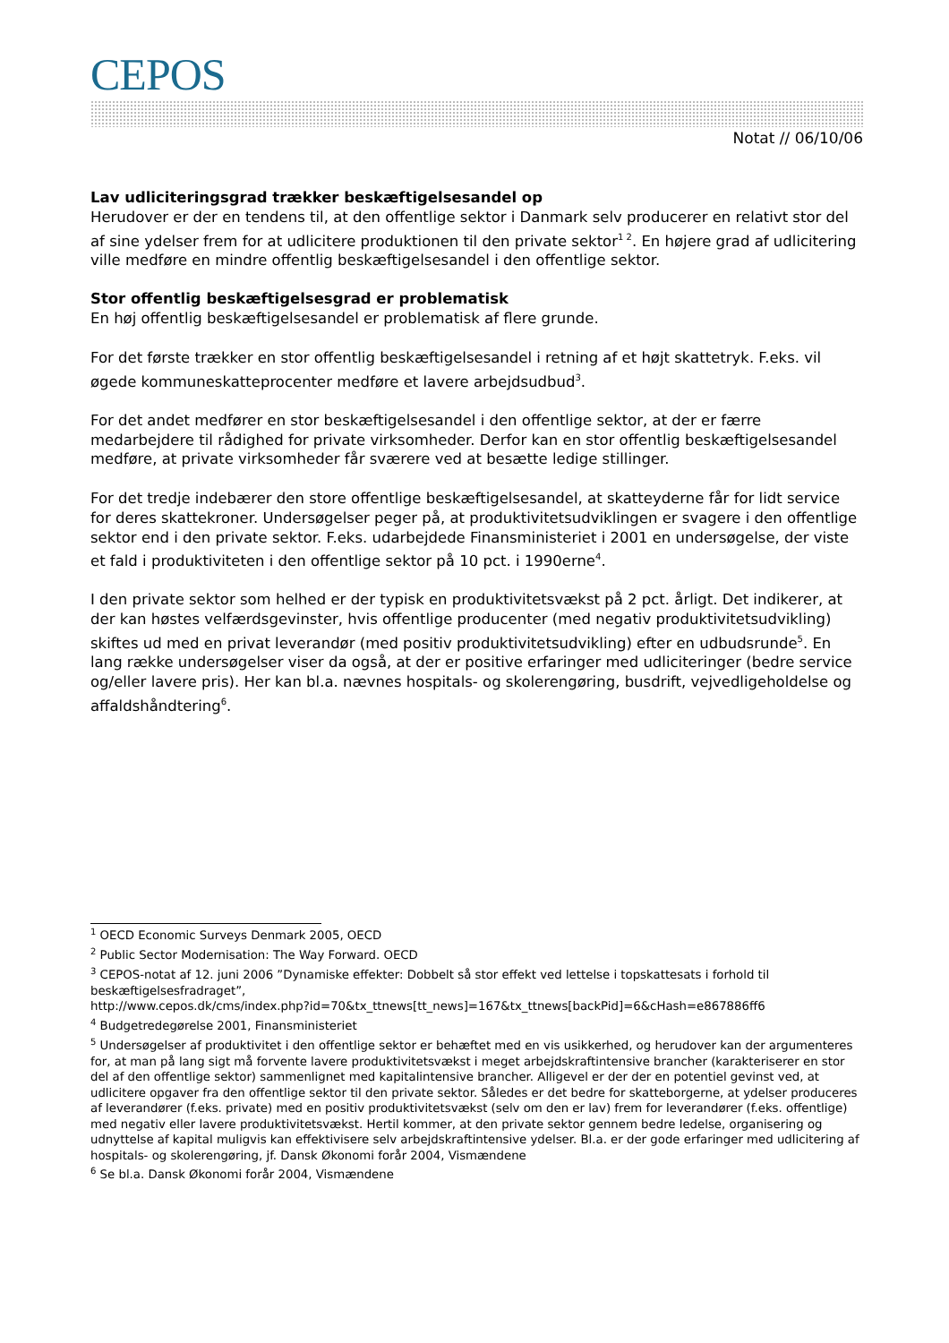CEPOS
Notat // 06/10/06
Lav udliciteringsgrad trækker beskæftigelsesandel op
Herudover er der en tendens til, at den offentlige sektor i Danmark selv producerer en relativt stor del af sine ydelser frem for at udlicitere produktionen til den private sektor<sup>1 2</sup>. En højere grad af udlicitering ville medføre en mindre offentlig beskæftigelsesandel i den offentlige sektor.
Stor offentlig beskæftigelsesgrad er problematisk
En høj offentlig beskæftigelsesandel er problematisk af flere grunde.
For det første trækker en stor offentlig beskæftigelsesandel i retning af et højt skattetryk. F.eks. vil øgede kommuneskatteprocenter medføre et lavere arbejdsudbud<sup>3</sup>.
For det andet medfører en stor beskæftigelsesandel i den offentlige sektor, at der er færre medarbejdere til rådighed for private virksomheder. Derfor kan en stor offentlig beskæftigelsesandel medføre, at private virksomheder får sværere ved at besætte ledige stillinger.
For det tredje indebærer den store offentlige beskæftigelsesandel, at skatteyderne får for lidt service for deres skattekroner. Undersøgelser peger på, at produktivitetsudviklingen er svagere i den offentlige sektor end i den private sektor. F.eks. udarbejdede Finansministeriet i 2001 en undersøgelse, der viste et fald i produktiviteten i den offentlige sektor på 10 pct. i 1990erne<sup>4</sup>.
I den private sektor som helhed er der typisk en produktivitetsvækst på 2 pct. årligt. Det indikerer, at der kan høstes velfærdsgevinster, hvis offentlige producenter (med negativ produktivitetsudvikling) skiftes ud med en privat leverandør (med positiv produktivitetsudvikling) efter en udbudsrunde<sup>5</sup>. En lang række undersøgelser viser da også, at der er positive erfaringer med udliciteringer (bedre service og/eller lavere pris). Her kan bl.a. nævnes hospitals- og skolerengøring, busdrift, vejvedligeholdelse og affaldshåndtering<sup>6</sup>.
<sup>1</sup> OECD Economic Surveys Denmark 2005, OECD
<sup>2</sup> Public Sector Modernisation: The Way Forward. OECD
<sup>3</sup> CEPOS-notat af 12. juni 2006 ”Dynamiske effekter: Dobbelt så stor effekt ved lettelse i topskattesats i forhold til beskæftigelsesfradraget”,
http://www.cepos.dk/cms/index.php?id=70&tx_ttnews[tt_news]=167&tx_ttnews[backPid]=6&cHash=e867886ff6
<sup>4</sup> Budgetredegørelse 2001, Finansministeriet
<sup>5</sup> Undersøgelser af produktivitet i den offentlige sektor er behæftet med en vis usikkerhed, og herudover kan der argumenteres for, at man på lang sigt må forvente lavere produktivitetsvækst i meget arbejdskraftintensive brancher (karakteriserer en stor del af den offentlige sektor) sammenlignet med kapitalintensive brancher. Alligevel er der der en potentiel gevinst ved, at udlicitere opgaver fra den offentlige sektor til den private sektor. Således er det bedre for skatteborgerne, at ydelser produceres af leverandører (f.eks. private) med en positiv produktivitetsvækst (selv om den er lav) frem for leverandører (f.eks. offentlige) med negativ eller lavere produktivitetsvækst. Hertil kommer, at den private sektor gennem bedre ledelse, organisering og udnyttelse af kapital muligvis kan effektivisere selv arbejdskraftintensive ydelser. Bl.a. er der gode erfaringer med udlicitering af hospitals- og skolerengøring, jf. Dansk Økonomi forår 2004, Vismændene
<sup>6</sup> Se bl.a. Dansk Økonomi forår 2004, Vismændene